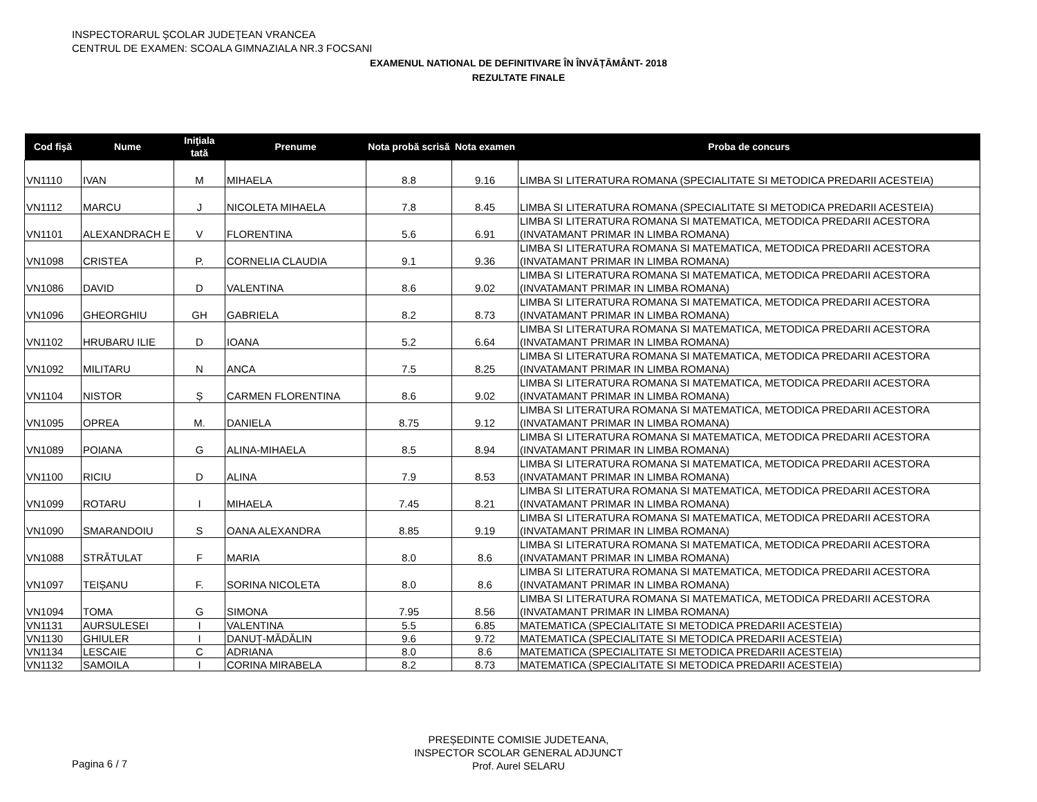INSPECTORARUL ŞCOLAR JUDEŢEAN VRANCEA
CENTRUL DE EXAMEN: SCOALA GIMNAZIALA NR.3 FOCSANI
EXAMENUL NATIONAL DE DEFINITIVARE ÎN ÎNVĂȚĂMÂNT- 2018
REZULTATE FINALE
| Cod fişă | Nume | Iniţiala tată | Prenume | Nota probă scrisă | Nota examen | Proba de concurs |
| --- | --- | --- | --- | --- | --- | --- |
| VN1110 | IVAN | M | MIHAELA | 8.8 | 9.16 | LIMBA SI LITERATURA ROMANA (SPECIALITATE SI METODICA PREDARII ACESTEIA) |
| VN1112 | MARCU | J | NICOLETA MIHAELA | 7.8 | 8.45 | LIMBA SI LITERATURA ROMANA (SPECIALITATE SI METODICA PREDARII ACESTEIA) |
| VN1101 | ALEXANDRACH E | V | FLORENTINA | 5.6 | 6.91 | LIMBA SI LITERATURA ROMANA SI MATEMATICA, METODICA PREDARII ACESTORA (INVATAMANT PRIMAR IN LIMBA ROMANA) |
| VN1098 | CRISTEA | P. | CORNELIA CLAUDIA | 9.1 | 9.36 | LIMBA SI LITERATURA ROMANA SI MATEMATICA, METODICA PREDARII ACESTORA (INVATAMANT PRIMAR IN LIMBA ROMANA) |
| VN1086 | DAVID | D | VALENTINA | 8.6 | 9.02 | LIMBA SI LITERATURA ROMANA SI MATEMATICA, METODICA PREDARII ACESTORA (INVATAMANT PRIMAR IN LIMBA ROMANA) |
| VN1096 | GHEORGHIU | GH | GABRIELA | 8.2 | 8.73 | LIMBA SI LITERATURA ROMANA SI MATEMATICA, METODICA PREDARII ACESTORA (INVATAMANT PRIMAR IN LIMBA ROMANA) |
| VN1102 | HRUBARU ILIE | D | IOANA | 5.2 | 6.64 | LIMBA SI LITERATURA ROMANA SI MATEMATICA, METODICA PREDARII ACESTORA (INVATAMANT PRIMAR IN LIMBA ROMANA) |
| VN1092 | MILITARU | N | ANCA | 7.5 | 8.25 | LIMBA SI LITERATURA ROMANA SI MATEMATICA, METODICA PREDARII ACESTORA (INVATAMANT PRIMAR IN LIMBA ROMANA) |
| VN1104 | NISTOR | Ș | CARMEN FLORENTINA | 8.6 | 9.02 | LIMBA SI LITERATURA ROMANA SI MATEMATICA, METODICA PREDARII ACESTORA (INVATAMANT PRIMAR IN LIMBA ROMANA) |
| VN1095 | OPREA | M. | DANIELA | 8.75 | 9.12 | LIMBA SI LITERATURA ROMANA SI MATEMATICA, METODICA PREDARII ACESTORA (INVATAMANT PRIMAR IN LIMBA ROMANA) |
| VN1089 | POIANA | G | ALINA-MIHAELA | 8.5 | 8.94 | LIMBA SI LITERATURA ROMANA SI MATEMATICA, METODICA PREDARII ACESTORA (INVATAMANT PRIMAR IN LIMBA ROMANA) |
| VN1100 | RICIU | D | ALINA | 7.9 | 8.53 | LIMBA SI LITERATURA ROMANA SI MATEMATICA, METODICA PREDARII ACESTORA (INVATAMANT PRIMAR IN LIMBA ROMANA) |
| VN1099 | ROTARU | I | MIHAELA | 7.45 | 8.21 | LIMBA SI LITERATURA ROMANA SI MATEMATICA, METODICA PREDARII ACESTORA (INVATAMANT PRIMAR IN LIMBA ROMANA) |
| VN1090 | SMARANDOIU | S | OANA ALEXANDRA | 8.85 | 9.19 | LIMBA SI LITERATURA ROMANA SI MATEMATICA, METODICA PREDARII ACESTORA (INVATAMANT PRIMAR IN LIMBA ROMANA) |
| VN1088 | STRĂTULAT | F | MARIA | 8.0 | 8.6 | LIMBA SI LITERATURA ROMANA SI MATEMATICA, METODICA PREDARII ACESTORA (INVATAMANT PRIMAR IN LIMBA ROMANA) |
| VN1097 | TEIȘANU | F. | SORINA NICOLETA | 8.0 | 8.6 | LIMBA SI LITERATURA ROMANA SI MATEMATICA, METODICA PREDARII ACESTORA (INVATAMANT PRIMAR IN LIMBA ROMANA) |
| VN1094 | TOMA | G | SIMONA | 7.95 | 8.56 | LIMBA SI LITERATURA ROMANA SI MATEMATICA, METODICA PREDARII ACESTORA (INVATAMANT PRIMAR IN LIMBA ROMANA) |
| VN1131 | AURSULESEI | I | VALENTINA | 5.5 | 6.85 | MATEMATICA (SPECIALITATE SI METODICA PREDARII ACESTEIA) |
| VN1130 | GHIULER | I | DANUȚ-MĂDĂLIN | 9.6 | 9.72 | MATEMATICA (SPECIALITATE SI METODICA PREDARII ACESTEIA) |
| VN1134 | LESCAIE | C | ADRIANA | 8.0 | 8.6 | MATEMATICA (SPECIALITATE SI METODICA PREDARII ACESTEIA) |
| VN1132 | SAMOILA | I | CORINA MIRABELA | 8.2 | 8.73 | MATEMATICA (SPECIALITATE SI METODICA PREDARII ACESTEIA) |
PREȘEDINTE COMISIE JUDETEANA,
INSPECTOR SCOLAR GENERAL ADJUNCT
Prof. Aurel SELARU
Pagina 6 / 7